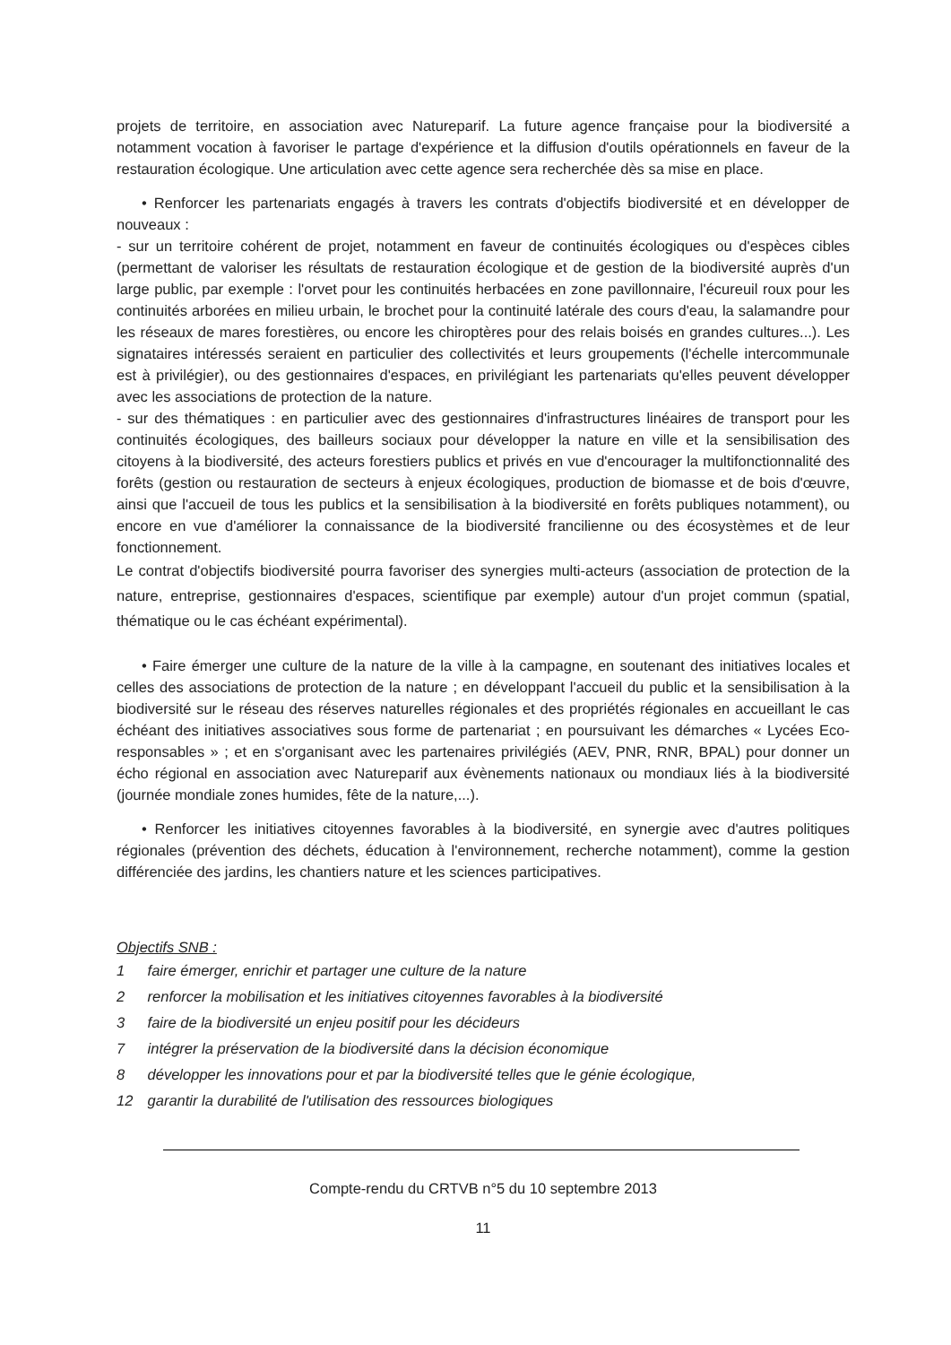projets de territoire, en association avec Natureparif. La future agence française pour la biodiversité a notamment vocation à favoriser le partage d'expérience et la diffusion d'outils opérationnels en faveur de la restauration écologique. Une articulation avec cette agence sera recherchée dès sa mise en place.
• Renforcer les partenariats engagés à travers les contrats d'objectifs biodiversité et en développer de nouveaux :
- sur un territoire cohérent de projet, notamment en faveur de continuités écologiques ou d'espèces cibles (permettant de valoriser les résultats de restauration écologique et de gestion de la biodiversité auprès d'un large public, par exemple : l'orvet pour les continuités herbacées en zone pavillonnaire, l'écureuil roux pour les continuités arborées en milieu urbain, le brochet pour la continuité latérale des cours d'eau, la salamandre pour les réseaux de mares forestières, ou encore les chiroptères pour des relais boisés en grandes cultures...). Les signataires intéressés seraient en particulier des collectivités et leurs groupements (l'échelle intercommunale est à privilégier), ou des gestionnaires d'espaces, en privilégiant les partenariats qu'elles peuvent développer avec les associations de protection de la nature.
- sur des thématiques : en particulier avec des gestionnaires d'infrastructures linéaires de transport pour les continuités écologiques, des bailleurs sociaux pour développer la nature en ville et la sensibilisation des citoyens à la biodiversité, des acteurs forestiers publics et privés en vue d'encourager la multifonctionnalité des forêts (gestion ou restauration de secteurs à enjeux écologiques, production de biomasse et de bois d'œuvre, ainsi que l'accueil de tous les publics et la sensibilisation à la biodiversité en forêts publiques notamment), ou encore en vue d'améliorer la connaissance de la biodiversité francilienne ou des écosystèmes et de leur fonctionnement.
Le contrat d'objectifs biodiversité pourra favoriser des synergies multi-acteurs (association de protection de la nature, entreprise, gestionnaires d'espaces, scientifique par exemple) autour d'un projet commun (spatial, thématique ou le cas échéant expérimental).
• Faire émerger une culture de la nature de la ville à la campagne, en soutenant des initiatives locales et celles des associations de protection de la nature ; en développant l'accueil du public et la sensibilisation à la biodiversité sur le réseau des réserves naturelles régionales et des propriétés régionales en accueillant le cas échéant des initiatives associatives sous forme de partenariat ; en poursuivant les démarches « Lycées Eco-responsables » ; et en s'organisant avec les partenaires privilégiés (AEV, PNR, RNR, BPAL) pour donner un écho régional en association avec Natureparif aux évènements nationaux ou mondiaux liés à la biodiversité (journée mondiale zones humides, fête de la nature,...).
• Renforcer les initiatives citoyennes favorables à la biodiversité, en synergie avec d'autres politiques régionales (prévention des déchets, éducation à l'environnement, recherche notamment), comme la gestion différenciée des jardins, les chantiers nature et les sciences participatives.
Objectifs SNB :
1 faire émerger, enrichir et partager une culture de la nature
2 renforcer la mobilisation et les initiatives citoyennes favorables à la biodiversité
3 faire de la biodiversité un enjeu positif pour les décideurs
7 intégrer la préservation de la biodiversité dans la décision économique
8 développer les innovations pour et par la biodiversité telles que le génie écologique,
12 garantir la durabilité de l'utilisation des ressources biologiques
Compte-rendu du CRTVB n°5 du 10 septembre 2013
11